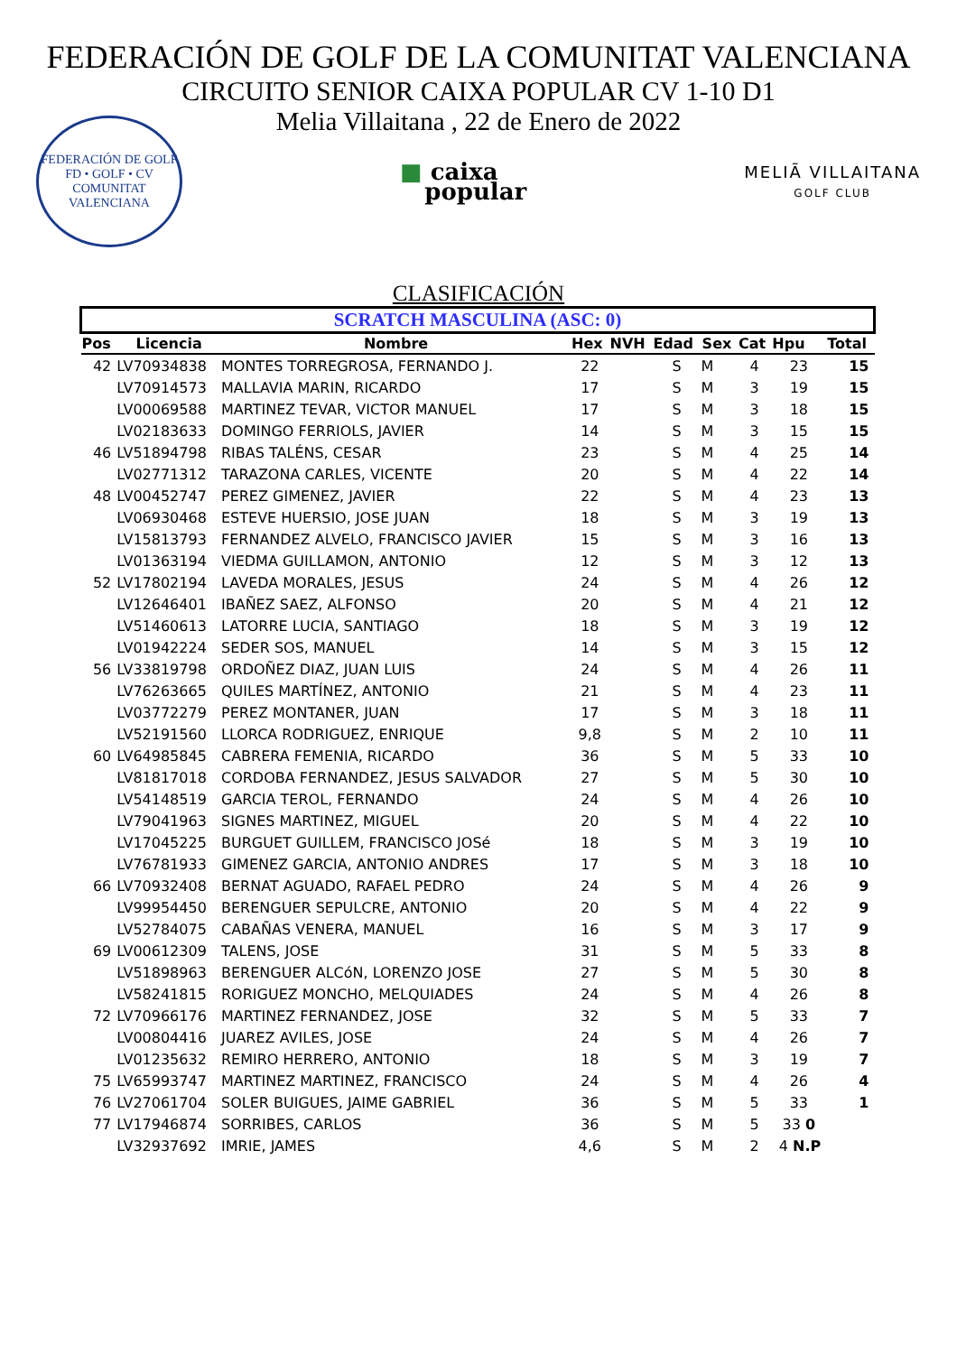FEDERACIÓN DE GOLF DE LA COMUNITAT VALENCIANA
CIRCUITO SENIOR CAIXA POPULAR CV 1-10 D1
Melia Villaitana , 22 de Enero de 2022
FEDERACIÓN DE GOLF
FD • GOLF • CV
COMUNITAT VALENCIANA
■ caixa
popular
MELIÃ VILLAITANA
GOLF CLUB
CLASIFICACIÓN
| SCRATCH MASCULINA (ASC: 0) | | | | | | | | | |
| Pos | Licencia | Nombre | Hex | NVH | Edad | Sex | Cat | Hpu | Total |
| 42 | LV70934838 | MONTES TORREGROSA, FERNANDO J. | 22 | | S | M | 4 | 23 | 15 |
| | LV70914573 | MALLAVIA MARIN, RICARDO | 17 | | S | M | 3 | 19 | 15 |
| | LV00069588 | MARTINEZ TEVAR, VICTOR MANUEL | 17 | | S | M | 3 | 18 | 15 |
| | LV02183633 | DOMINGO FERRIOLS, JAVIER | 14 | | S | M | 3 | 15 | 15 |
| 46 | LV51894798 | RIBAS TALÉNS, CESAR | 23 | | S | M | 4 | 25 | 14 |
| | LV02771312 | TARAZONA CARLES, VICENTE | 20 | | S | M | 4 | 22 | 14 |
| 48 | LV00452747 | PEREZ GIMENEZ, JAVIER | 22 | | S | M | 4 | 23 | 13 |
| | LV06930468 | ESTEVE HUERSIO, JOSE JUAN | 18 | | S | M | 3 | 19 | 13 |
| | LV15813793 | FERNANDEZ ALVELO, FRANCISCO JAVIER | 15 | | S | M | 3 | 16 | 13 |
| | LV01363194 | VIEDMA GUILLAMON, ANTONIO | 12 | | S | M | 3 | 12 | 13 |
| 52 | LV17802194 | LAVEDA MORALES, JESUS | 24 | | S | M | 4 | 26 | 12 |
| | LV12646401 | IBAÑEZ SAEZ, ALFONSO | 20 | | S | M | 4 | 21 | 12 |
| | LV51460613 | LATORRE LUCIA, SANTIAGO | 18 | | S | M | 3 | 19 | 12 |
| | LV01942224 | SEDER SOS, MANUEL | 14 | | S | M | 3 | 15 | 12 |
| 56 | LV33819798 | ORDOÑEZ DIAZ, JUAN LUIS | 24 | | S | M | 4 | 26 | 11 |
| | LV76263665 | QUILES MARTÍNEZ, ANTONIO | 21 | | S | M | 4 | 23 | 11 |
| | LV03772279 | PEREZ MONTANER, JUAN | 17 | | S | M | 3 | 18 | 11 |
| | LV52191560 | LLORCA RODRIGUEZ, ENRIQUE | 9,8 | | S | M | 2 | 10 | 11 |
| 60 | LV64985845 | CABRERA FEMENIA, RICARDO | 36 | | S | M | 5 | 33 | 10 |
| | LV81817018 | CORDOBA FERNANDEZ, JESUS SALVADOR | 27 | | S | M | 5 | 30 | 10 |
| | LV54148519 | GARCIA TEROL, FERNANDO | 24 | | S | M | 4 | 26 | 10 |
| | LV79041963 | SIGNES MARTINEZ, MIGUEL | 20 | | S | M | 4 | 22 | 10 |
| | LV17045225 | BURGUET GUILLEM, FRANCISCO JOSé | 18 | | S | M | 3 | 19 | 10 |
| | LV76781933 | GIMENEZ GARCIA, ANTONIO ANDRES | 17 | | S | M | 3 | 18 | 10 |
| 66 | LV70932408 | BERNAT AGUADO, RAFAEL PEDRO | 24 | | S | M | 4 | 26 | 9 |
| | LV99954450 | BERENGUER SEPULCRE, ANTONIO | 20 | | S | M | 4 | 22 | 9 |
| | LV52784075 | CABAÑAS VENERA, MANUEL | 16 | | S | M | 3 | 17 | 9 |
| 69 | LV00612309 | TALENS, JOSE | 31 | | S | M | 5 | 33 | 8 |
| | LV51898963 | BERENGUER ALCóN, LORENZO JOSE | 27 | | S | M | 5 | 30 | 8 |
| | LV58241815 | RORIGUEZ MONCHO, MELQUIADES | 24 | | S | M | 4 | 26 | 8 |
| 72 | LV70966176 | MARTINEZ FERNANDEZ, JOSE | 32 | | S | M | 5 | 33 | 7 |
| | LV00804416 | JUAREZ AVILES, JOSE | 24 | | S | M | 4 | 26 | 7 |
| | LV01235632 | REMIRO HERRERO, ANTONIO | 18 | | S | M | 3 | 19 | 7 |
| 75 | LV65993747 | MARTINEZ MARTINEZ, FRANCISCO | 24 | | S | M | 4 | 26 | 4 |
| 76 | LV27061704 | SOLER BUIGUES, JAIME GABRIEL | 36 | | S | M | 5 | 33 | 1 |
| 77 | LV17946874 | SORRIBES, CARLOS | 36 | | S | M | 5 | 33 0 | |
| | LV32937692 | IMRIE, JAMES | 4,6 | | S | M | 2 | 4 N.P | |